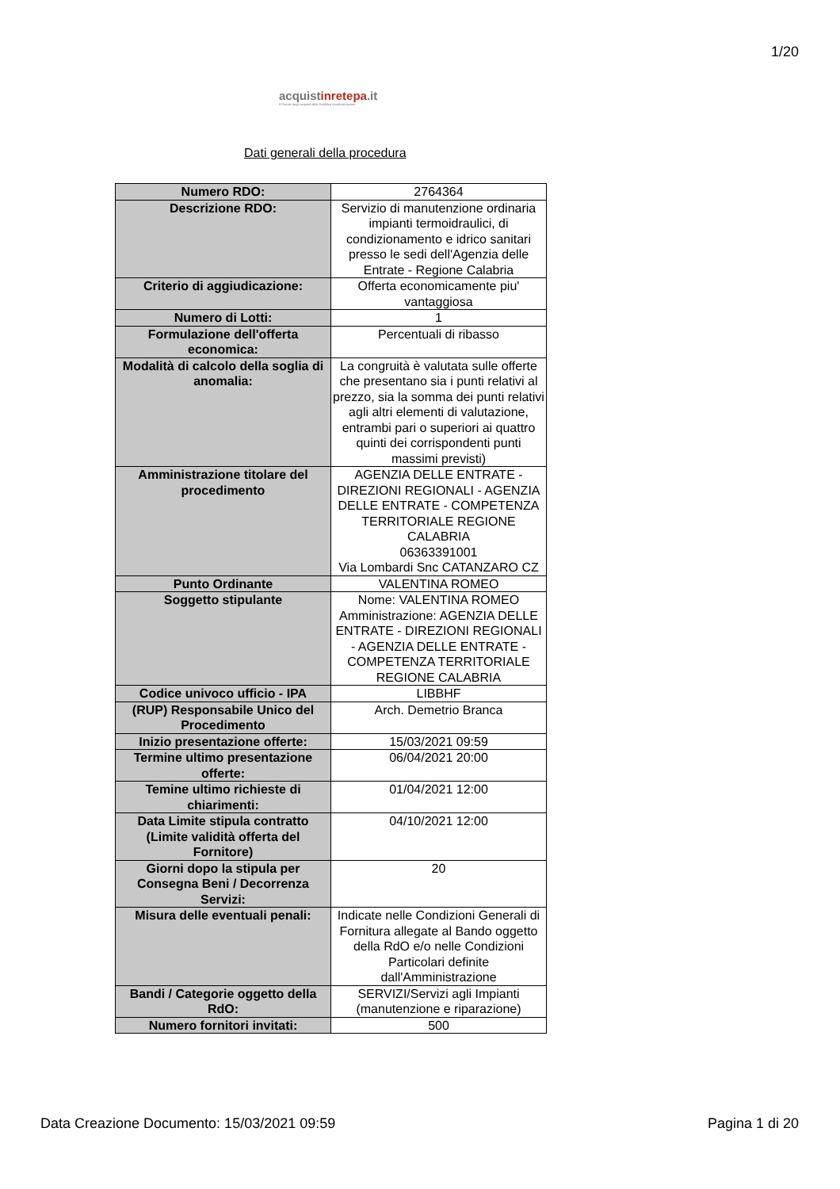1/20
acquistinrete pa.it
Il Portale degli acquisti della Pubblica Amministrazione
Dati generali della procedura
| Numero RDO: | 2764364 |
| Descrizione RDO: | Servizio di manutenzione ordinaria impianti termoidraulici, di condizionamento e idrico sanitari presso le sedi dell'Agenzia delle Entrate - Regione Calabria |
| Criterio di aggiudicazione: | Offerta economicamente piu' vantaggiosa |
| Numero di Lotti: | 1 |
| Formulazione dell'offerta economica: | Percentuali di ribasso |
| Modalità di calcolo della soglia di anomalia: | La congruità è valutata sulle offerte che presentano sia i punti relativi al prezzo, sia la somma dei punti relativi agli altri elementi di valutazione, entrambi pari o superiori ai quattro quinti dei corrispondenti punti massimi previsti) |
| Amministrazione titolare del procedimento | AGENZIA DELLE ENTRATE - DIREZIONI REGIONALI - AGENZIA DELLE ENTRATE - COMPETENZA TERRITORIALE REGIONE CALABRIA 06363391001 Via Lombardi Snc CATANZARO CZ |
| Punto Ordinante | VALENTINA ROMEO |
| Soggetto stipulante | Nome: VALENTINA ROMEO Amministrazione: AGENZIA DELLE ENTRATE - DIREZIONI REGIONALI - AGENZIA DELLE ENTRATE - COMPETENZA TERRITORIALE REGIONE CALABRIA |
| Codice univoco ufficio - IPA | LIBBHF |
| (RUP) Responsabile Unico del Procedimento | Arch. Demetrio Branca |
| Inizio presentazione offerte: | 15/03/2021 09:59 |
| Termine ultimo presentazione offerte: | 06/04/2021 20:00 |
| Temine ultimo richieste di chiarimenti: | 01/04/2021 12:00 |
| Data Limite stipula contratto (Limite validità offerta del Fornitore) | 04/10/2021 12:00 |
| Giorni dopo la stipula per Consegna Beni / Decorrenza Servizi: | 20 |
| Misura delle eventuali penali: | Indicate nelle Condizioni Generali di Fornitura allegate al Bando oggetto della RdO e/o nelle Condizioni Particolari definite dall'Amministrazione |
| Bandi / Categorie oggetto della RdO: | SERVIZI/Servizi agli Impianti (manutenzione e riparazione) |
| Numero fornitori invitati: | 500 |
Data Creazione Documento: 15/03/2021 09:59 Pagina 1 di 20